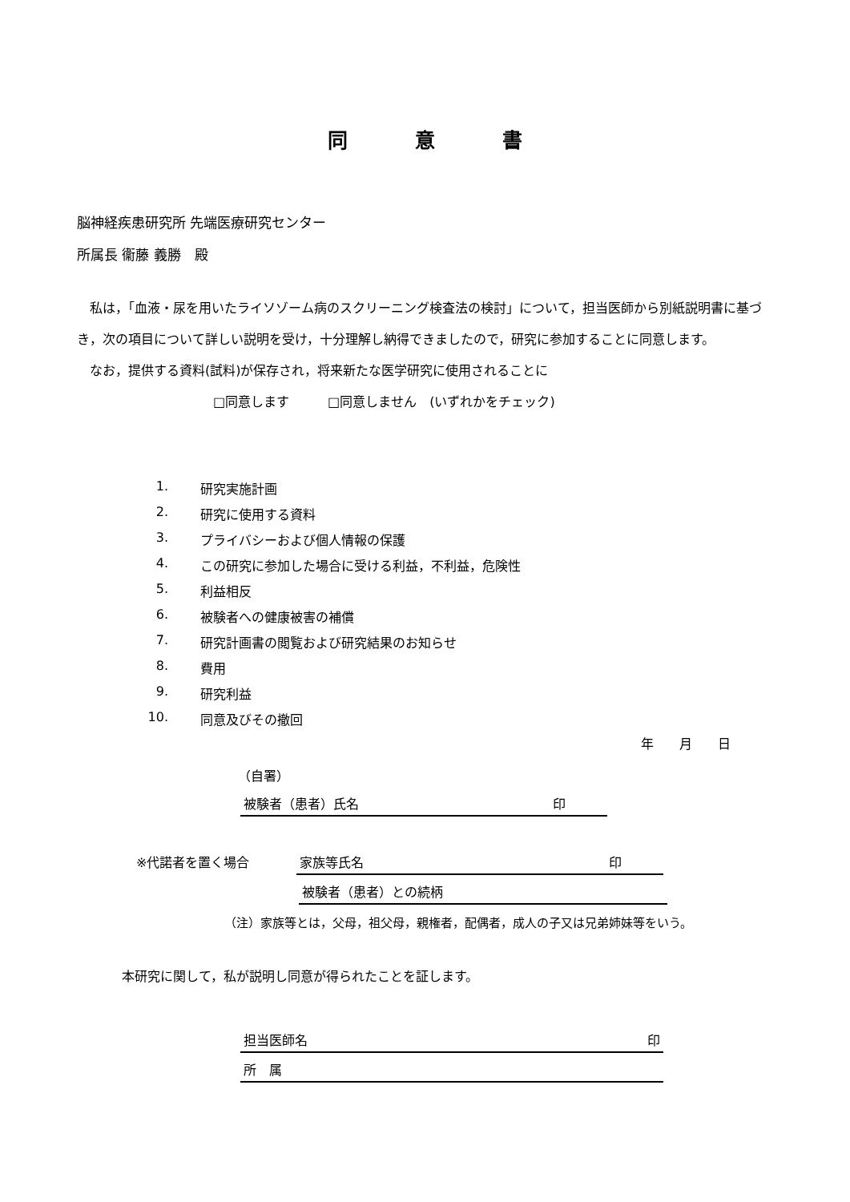同 意 書
脳神経疾患研究所 先端医療研究センター
所属長 衞藤 義勝　殿
　私は，「血液・尿を用いたライソゾーム病のスクリーニング検査法の検討」について，担当医師から別紙説明書に基づき，次の項目について詳しい説明を受け，十分理解し納得できましたので，研究に参加することに同意します。
　なお，提供する資料(試料)が保存され，将来新たな医学研究に使用されることに
□同意します　　　□同意しません　(いずれかをチェック)
1. 研究実施計画
2. 研究に使用する資料
3. プライバシーおよび個人情報の保護
4. この研究に参加した場合に受ける利益，不利益，危険性
5. 利益相反
6. 被験者への健康被害の補償
7. 研究計画書の閲覧および研究結果のお知らせ
8. 費用
9. 研究利益
10. 同意及びその撤回
年　　月　　日
（自署）
被験者（患者）氏名 印　　　
※代諾者を置く場合 家族等氏名 印　　　
被験者（患者）との続柄
（注）家族等とは，父母，祖父母，親権者，配偶者，成人の子又は兄弟姉妹等をいう。
本研究に関して，私が説明し同意が得られたことを証します。
担当医師名 印
所　属